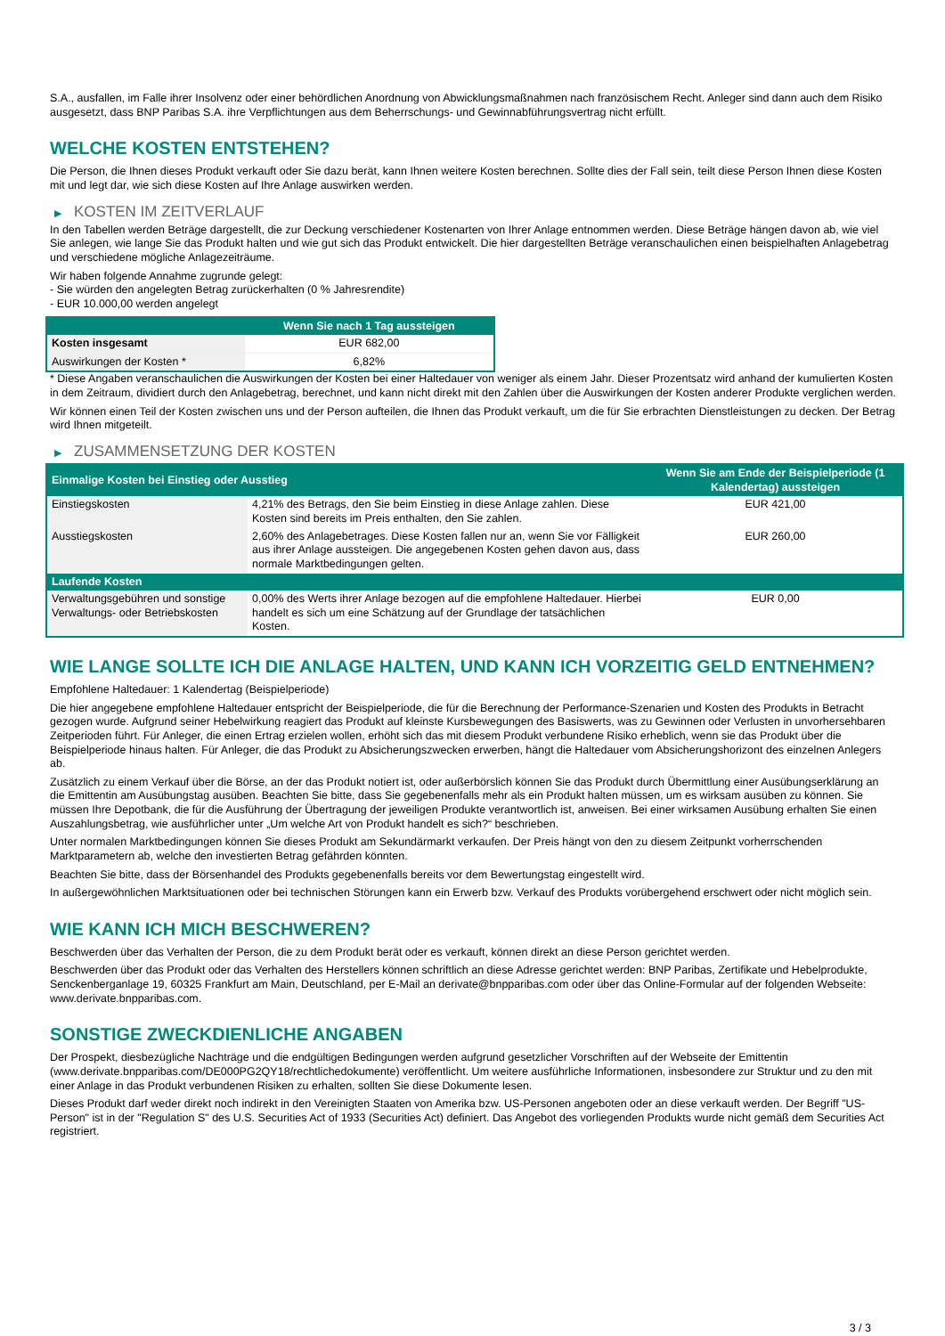S.A., ausfallen, im Falle ihrer Insolvenz oder einer behördlichen Anordnung von Abwicklungsmaßnahmen nach französischem Recht. Anleger sind dann auch dem Risiko ausgesetzt, dass BNP Paribas S.A. ihre Verpflichtungen aus dem Beherrschungs- und Gewinnabführungsvertrag nicht erfüllt.
WELCHE KOSTEN ENTSTEHEN?
Die Person, die Ihnen dieses Produkt verkauft oder Sie dazu berät, kann Ihnen weitere Kosten berechnen. Sollte dies der Fall sein, teilt diese Person Ihnen diese Kosten mit und legt dar, wie sich diese Kosten auf Ihre Anlage auswirken werden.
▶ KOSTEN IM ZEITVERLAUF
In den Tabellen werden Beträge dargestellt, die zur Deckung verschiedener Kostenarten von Ihrer Anlage entnommen werden. Diese Beträge hängen davon ab, wie viel Sie anlegen, wie lange Sie das Produkt halten und wie gut sich das Produkt entwickelt. Die hier dargestellten Beträge veranschaulichen einen beispielhaften Anlagebetrag und verschiedene mögliche Anlagezeiträume.
Wir haben folgende Annahme zugrunde gelegt:
- Sie würden den angelegten Betrag zurückerhalten (0 % Jahresrendite)
- EUR 10.000,00 werden angelegt
| | Wenn Sie nach 1 Tag aussteigen |
| --- | --- |
| Kosten insgesamt | EUR 682,00 |
| Auswirkungen der Kosten * | 6,82% |
* Diese Angaben veranschaulichen die Auswirkungen der Kosten bei einer Haltedauer von weniger als einem Jahr. Dieser Prozentsatz wird anhand der kumulierten Kosten in dem Zeitraum, dividiert durch den Anlagebetrag, berechnet, und kann nicht direkt mit den Zahlen über die Auswirkungen der Kosten anderer Produkte verglichen werden.
Wir können einen Teil der Kosten zwischen uns und der Person aufteilen, die Ihnen das Produkt verkauft, um die für Sie erbrachten Dienstleistungen zu decken. Der Betrag wird Ihnen mitgeteilt.
▶ ZUSAMMENSETZUNG DER KOSTEN
| Einmalige Kosten bei Einstieg oder Ausstieg | | Wenn Sie am Ende der Beispielperiode (1 Kalendertag) aussteigen |
| --- | --- | --- |
| Einstiegskosten | 4,21% des Betrags, den Sie beim Einstieg in diese Anlage zahlen. Diese Kosten sind bereits im Preis enthalten, den Sie zahlen. | EUR 421,00 |
| Ausstiegskosten | 2,60% des Anlagebetrages. Diese Kosten fallen nur an, wenn Sie vor Fälligkeit aus ihrer Anlage aussteigen. Die angegebenen Kosten gehen davon aus, dass normale Marktbedingungen gelten. | EUR 260,00 |
| Laufende Kosten | | |
| Verwaltungsgebühren und sonstige Verwaltungs- oder Betriebskosten | 0,00% des Werts ihrer Anlage bezogen auf die empfohlene Haltedauer. Hierbei handelt es sich um eine Schätzung auf der Grundlage der tatsächlichen Kosten. | EUR 0,00 |
WIE LANGE SOLLTE ICH DIE ANLAGE HALTEN, UND KANN ICH VORZEITIG GELD ENTNEHMEN?
Empfohlene Haltedauer: 1 Kalendertag (Beispielperiode)
Die hier angegebene empfohlene Haltedauer entspricht der Beispielperiode, die für die Berechnung der Performance-Szenarien und Kosten des Produkts in Betracht gezogen wurde. Aufgrund seiner Hebelwirkung reagiert das Produkt auf kleinste Kursbewegungen des Basiswerts, was zu Gewinnen oder Verlusten in unvorhersehbaren Zeitperioden führt. Für Anleger, die einen Ertrag erzielen wollen, erhöht sich das mit diesem Produkt verbundene Risiko erheblich, wenn sie das Produkt über die Beispielperiode hinaus halten. Für Anleger, die das Produkt zu Absicherungszwecken erwerben, hängt die Haltedauer vom Absicherungshorizont des einzelnen Anlegers ab.
Zusätzlich zu einem Verkauf über die Börse, an der das Produkt notiert ist, oder außerbörslich können Sie das Produkt durch Übermittlung einer Ausübungserklärung an die Emittentin am Ausübungstag ausüben. Beachten Sie bitte, dass Sie gegebenenfalls mehr als ein Produkt halten müssen, um es wirksam ausüben zu können. Sie müssen Ihre Depotbank, die für die Ausführung der Übertragung der jeweiligen Produkte verantwortlich ist, anweisen. Bei einer wirksamen Ausübung erhalten Sie einen Auszahlungsbetrag, wie ausführlicher unter „Um welche Art von Produkt handelt es sich?“ beschrieben.
Unter normalen Marktbedingungen können Sie dieses Produkt am Sekundärmarkt verkaufen. Der Preis hängt von den zu diesem Zeitpunkt vorherrschenden Marktparametern ab, welche den investierten Betrag gefährden könnten.
Beachten Sie bitte, dass der Börsenhandel des Produkts gegebenenfalls bereits vor dem Bewertungstag eingestellt wird.
In außergewöhnlichen Marktsituationen oder bei technischen Störungen kann ein Erwerb bzw. Verkauf des Produkts vorübergehend erschwert oder nicht möglich sein.
WIE KANN ICH MICH BESCHWEREN?
Beschwerden über das Verhalten der Person, die zu dem Produkt berät oder es verkauft, können direkt an diese Person gerichtet werden.
Beschwerden über das Produkt oder das Verhalten des Herstellers können schriftlich an diese Adresse gerichtet werden: BNP Paribas, Zertifikate und Hebelprodukte, Senckenberganlage 19, 60325 Frankfurt am Main, Deutschland, per E-Mail an derivate@bnpparibas.com oder über das Online-Formular auf der folgenden Webseite: www.derivate.bnpparibas.com.
SONSTIGE ZWECKDIENLICHE ANGABEN
Der Prospekt, diesbezügliche Nachträge und die endgültigen Bedingungen werden aufgrund gesetzlicher Vorschriften auf der Webseite der Emittentin (www.derivate.bnpparibas.com/DE000PG2QY18/rechtlichedokumente) veröffentlicht. Um weitere ausführliche Informationen, insbesondere zur Struktur und zu den mit einer Anlage in das Produkt verbundenen Risiken zu erhalten, sollten Sie diese Dokumente lesen.
Dieses Produkt darf weder direkt noch indirekt in den Vereinigten Staaten von Amerika bzw. US-Personen angeboten oder an diese verkauft werden. Der Begriff "US-Person" ist in der "Regulation S" des U.S. Securities Act of 1933 (Securities Act) definiert. Das Angebot des vorliegenden Produkts wurde nicht gemäß dem Securities Act registriert.
3 / 3